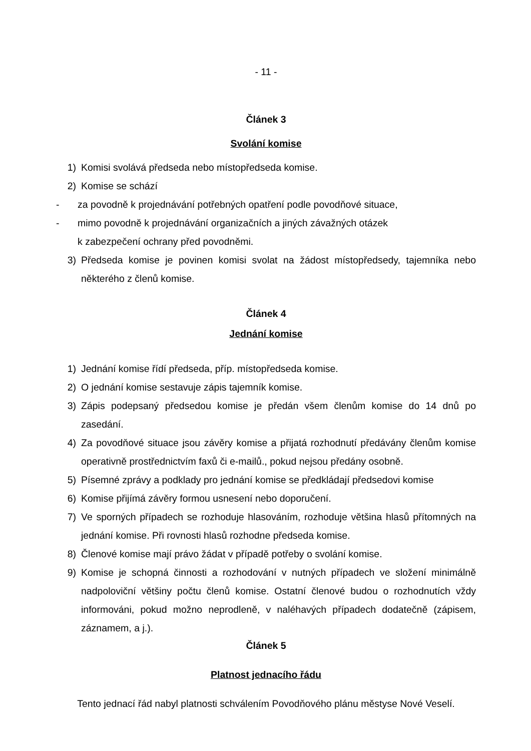- 11 -
Článek 3
Svolání komise
1) Komisi svolává předseda nebo místopředseda komise.
2) Komise se schází
- za povodně k projednávání potřebných opatření podle povodňové situace,
- mimo povodně k projednávání organizačních a jiných závažných otázek
k zabezpečení ochrany před povodněmi.
3) Předseda komise je povinen komisi svolat na žádost místopředsedy, tajemníka nebo některého z členů komise.
Článek 4
Jednání komise
1) Jednání komise řídí předseda, příp. místopředseda komise.
2) O jednání komise sestavuje zápis tajemník komise.
3) Zápis podepsaný předsedou komise je předán všem členům komise do 14 dnů po zasedání.
4) Za povodňové situace jsou závěry komise a přijatá rozhodnutí předávány členům komise operativně prostřednictvím faxů či e-mailů., pokud nejsou předány osobně.
5) Písemné zprávy a podklady pro jednání komise se předkládají předsedovi komise
6) Komise přijímá závěry formou usnesení nebo doporučení.
7) Ve sporných případech se rozhoduje hlasováním, rozhoduje většina hlasů přítomných na jednání komise. Při rovnosti hlasů rozhodne předseda komise.
8) Členové komise mají právo žádat v případě potřeby o svolání komise.
9) Komise je schopná činnosti a rozhodování v nutných případech ve složení minimálně nadpoloviční většiny počtu členů komise. Ostatní členové budou o rozhodnutích vždy informováni, pokud možno neprodleně, v naléhavých případech dodatečně (zápisem, záznamem, a j.).
Článek 5
Platnost jednacího řádu
Tento jednací řád nabyl platnosti schválením Povodňového plánu městyse Nové Veselí.